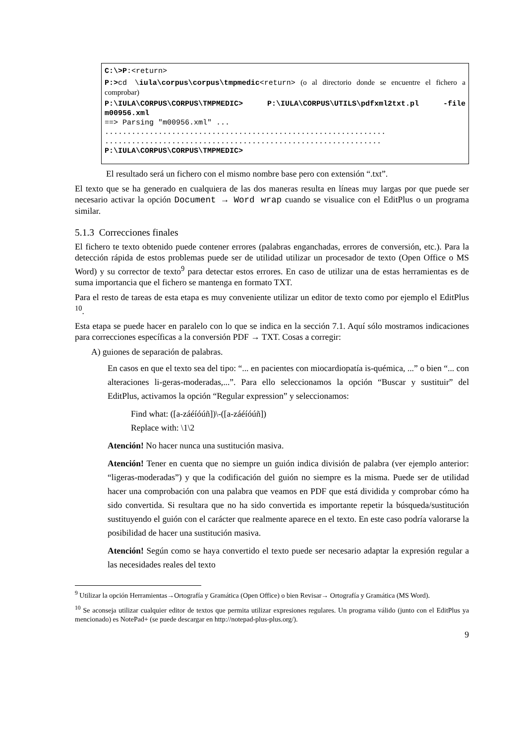C:\>P:<return>
P:>cd \iula\corpus\corpus\tmpmedic<return> (o al directorio donde se encuentre el fichero a comprobar)
P:\IULA\CORPUS\CORPUS\TMPMEDIC> P:\IULA\CORPUS\UTILS\pdfxml2txt.pl -file m00956.xml
==> Parsing "m00956.xml" ...
...............................................................
..............................................................
P:\IULA\CORPUS\CORPUS\TMPMEDIC>
El resultado será un fichero con el mismo nombre base pero con extensión “.txt”.
El texto que se ha generado en cualquiera de las dos maneras resulta en líneas muy largas por que puede ser necesario activar la opción Document → Word wrap cuando se visualice con el EditPlus o un programa similar.
5.1.3 Correcciones finales
El fichero te texto obtenido puede contener errores (palabras enganchadas, errores de conversión, etc.). Para la detección rápida de estos problemas puede ser de utilidad utilizar un procesador de texto (Open Office o MS Word) y su corrector de texto<sup>9</sup> para detectar estos errores. En caso de utilizar una de estas herramientas es de suma importancia que el fichero se mantenga en formato TXT.
Para el resto de tareas de esta etapa es muy conveniente utilizar un editor de texto como por ejemplo el EditPlus <sup>10</sup>.
Esta etapa se puede hacer en paralelo con lo que se indica en la sección 7.1. Aquí sólo mostramos indicaciones para correcciones específicas a la conversión PDF → TXT. Cosas a corregir:
A) guiones de separación de palabras.
En casos en que el texto sea del tipo: “... en pacientes con miocardiopatía is-quémica, ...” o bien “... con alteraciones li-geras-moderadas,...”. Para ello seleccionamos la opción “Buscar y sustituir” del EditPlus, activamos la opción “Regular expression” y seleccionamos:
Find what: ([a-záéíóúñ])\-([a-záéíóúñ])
Replace with: \1\2
Atención! No hacer nunca una sustitución masiva.
Atención! Tener en cuenta que no siempre un guión indica división de palabra (ver ejemplo anterior: “ligeras-moderadas”) y que la codificación del guión no siempre es la misma. Puede ser de utilidad hacer una comprobación con una palabra que veamos en PDF que está dividida y comprobar cómo ha sido convertida. Si resultara que no ha sido convertida es importante repetir la búsqueda/sustitución sustituyendo el guión con el carácter que realmente aparece en el texto. En este caso podría valorarse la posibilidad de hacer una sustitución masiva.
Atención! Según como se haya convertido el texto puede ser necesario adaptar la expresión regular a las necesidades reales del texto
<sup>9</sup> Utilizar la opción Herramientas→Ortografía y Gramática (Open Office) o bien Revisar→ Ortografía y Gramática (MS Word).
<sup>10</sup> Se aconseja utilizar cualquier editor de textos que permita utilizar expresiones regulares. Un programa válido (junto con el EditPlus ya mencionado) es NotePad+ (se puede descargar en http://notepad-plus-plus.org/).
9